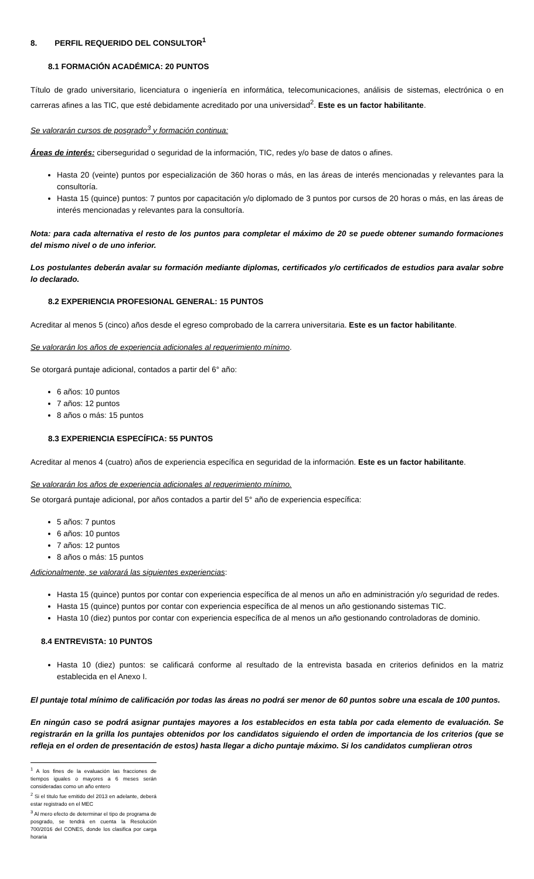8. PERFIL REQUERIDO DEL CONSULTOR<sup>1</sup>
8.1 FORMACIÓN ACADÉMICA: 20 PUNTOS
Título de grado universitario, licenciatura o ingeniería en informática, telecomunicaciones, análisis de sistemas, electrónica o en carreras afines a las TIC, que esté debidamente acreditado por una universidad<sup>2</sup>. Este es un factor habilitante.
Se valorarán cursos de posgrado<sup>3</sup> y formación continua:
Áreas de interés: ciberseguridad o seguridad de la información, TIC, redes y/o base de datos o afines.
Hasta 20 (veinte) puntos por especialización de 360 horas o más, en las áreas de interés mencionadas y relevantes para la consultoría.
Hasta 15 (quince) puntos: 7 puntos por capacitación y/o diplomado de 3 puntos por cursos de 20 horas o más, en las áreas de interés mencionadas y relevantes para la consultoría.
Nota: para cada alternativa el resto de los puntos para completar el máximo de 20 se puede obtener sumando formaciones del mismo nivel o de uno inferior.
Los postulantes deberán avalar su formación mediante diplomas, certificados y/o certificados de estudios para avalar sobre lo declarado.
8.2 EXPERIENCIA PROFESIONAL GENERAL: 15 PUNTOS
Acreditar al menos 5 (cinco) años desde el egreso comprobado de la carrera universitaria. Este es un factor habilitante.
Se valorarán los años de experiencia adicionales al requerimiento mínimo.
Se otorgará puntaje adicional, contados a partir del 6° año:
6 años: 10 puntos
7 años: 12 puntos
8 años o más: 15 puntos
8.3 EXPERIENCIA ESPECÍFICA: 55 PUNTOS
Acreditar al menos 4 (cuatro) años de experiencia específica en seguridad de la información. Este es un factor habilitante.
Se valorarán los años de experiencia adicionales al requerimiento mínimo.
Se otorgará puntaje adicional, por años contados a partir del 5° año de experiencia específica:
5 años: 7 puntos
6 años: 10 puntos
7 años: 12 puntos
8 años o más: 15 puntos
Adicionalmente, se valorará las siguientes experiencias:
Hasta 15 (quince) puntos por contar con experiencia específica de al menos un año en administración y/o seguridad de redes.
Hasta 15 (quince) puntos por contar con experiencia específica de al menos un año gestionando sistemas TIC.
Hasta 10 (diez) puntos por contar con experiencia específica de al menos un año gestionando controladoras de dominio.
8.4 ENTREVISTA: 10 PUNTOS
Hasta 10 (diez) puntos: se calificará conforme al resultado de la entrevista basada en criterios definidos en la matriz establecida en el Anexo I.
El puntaje total mínimo de calificación por todas las áreas no podrá ser menor de 60 puntos sobre una escala de 100 puntos.
En ningún caso se podrá asignar puntajes mayores a los establecidos en esta tabla por cada elemento de evaluación. Se registrarán en la grilla los puntajes obtenidos por los candidatos siguiendo el orden de importancia de los criterios (que se refleja en el orden de presentación de estos) hasta llegar a dicho puntaje máximo. Si los candidatos cumplieran otros
<sup>1</sup> A los fines de la evaluación las fracciones de tiempos iguales o mayores a 6 meses serán consideradas como un año entero
<sup>2</sup> Si el titulo fue emitido del 2013 en adelante, deberá estar registrado en el MEC
<sup>3</sup> Al mero efecto de determinar el tipo de programa de posgrado, se tendrá en cuenta la Resolución 700/2016 del CONES, donde los clasifica por carga horaria